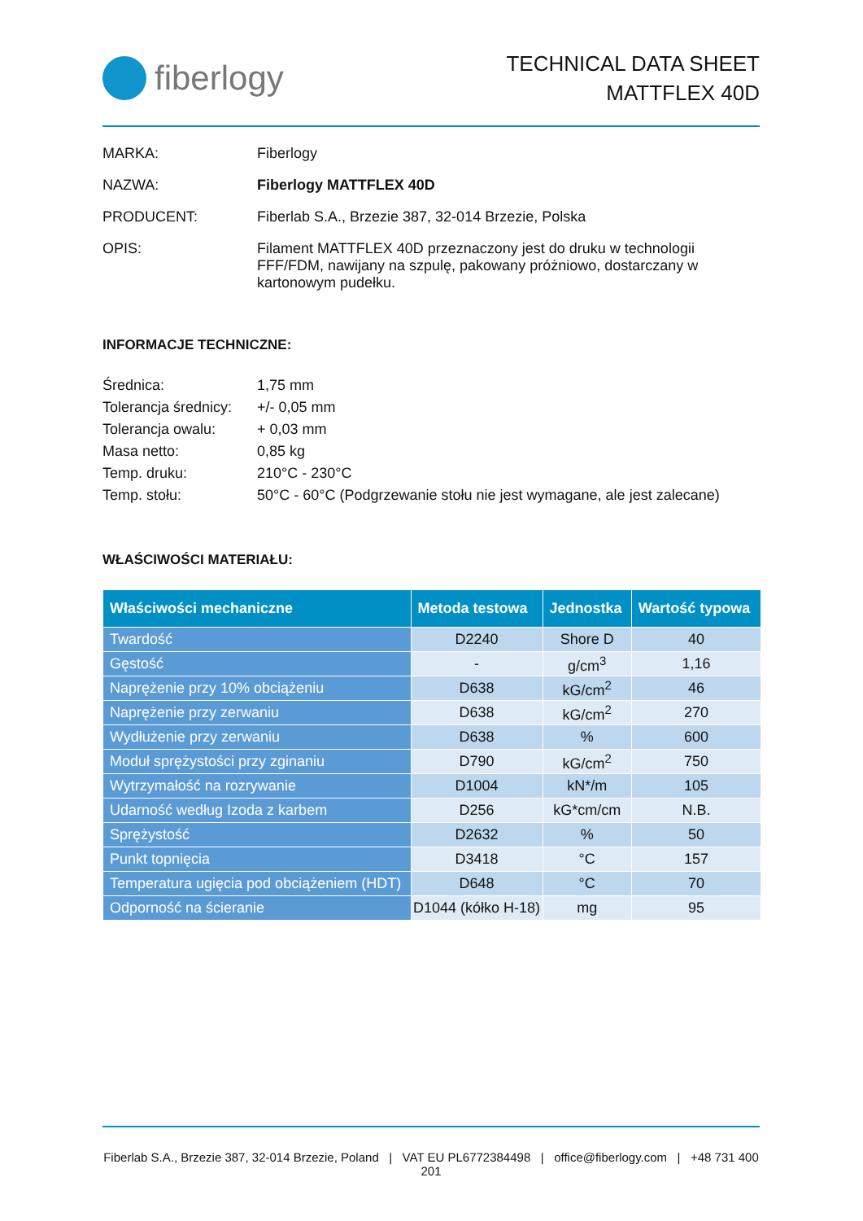fiberlogy
TECHNICAL DATA SHEET
MATTFLEX 40D
MARKA: Fiberlogy
NAZWA: Fiberlogy MATTFLEX 40D
PRODUCENT: Fiberlab S.A., Brzezie 387, 32-014 Brzezie, Polska
OPIS: Filament MATTFLEX 40D przeznaczony jest do druku w technologii FFF/FDM, nawijany na szpulę, pakowany próżniowo, dostarczany w kartonowym pudełku.
INFORMACJE TECHNICZNE:
Średnica: 1,75 mm
Tolerancja średnicy:
+/- 0,05 mm
Tolerancja owalu: + 0,03 mm
Masa netto: 0,85 kg
Temp. druku: 210°C - 230°C
Temp. stołu: 50°C - 60°C (Podgrzewanie stołu nie jest wymagane, ale jest zalecane)
WŁAŚCIWOŚCI MATERIAŁU:
| Właściwości mechaniczne | Metoda testowa | Jednostka | Wartość typowa |
| --- | --- | --- | --- |
| Twardość | D2240 | Shore D | 40 |
| Gęstość | - | g/cm<sup>3</sup> | 1,16 |
| Naprężenie przy 10% obciążeniu | D638 | kG/cm<sup>2</sup> | 46 |
| Naprężenie przy zerwaniu | D638 | kG/cm<sup>2</sup> | 270 |
| Wydłużenie przy zerwaniu | D638 | % | 600 |
| Moduł sprężystości przy zginaniu | D790 | kG/cm<sup>2</sup> | 750 |
| Wytrzymałość na rozrywanie | D1004 | kN*/m | 105 |
| Udarność według Izoda z karbem | D256 | kG*cm/cm | N.B. |
| Sprężystość | D2632 | % | 50 |
| Punkt topnięcia | D3418 | °C | 157 |
| Temperatura ugięcia pod obciążeniem (HDT) | D648 | °C | 70 |
| Odporność na ścieranie | D1044 (kółko H-18) | mg | 95 |
Fiberlab S.A., Brzezie 387, 32-014 Brzezie, Poland | VAT EU PL6772384498 | office@fiberlogy.com | +48 731 400 201